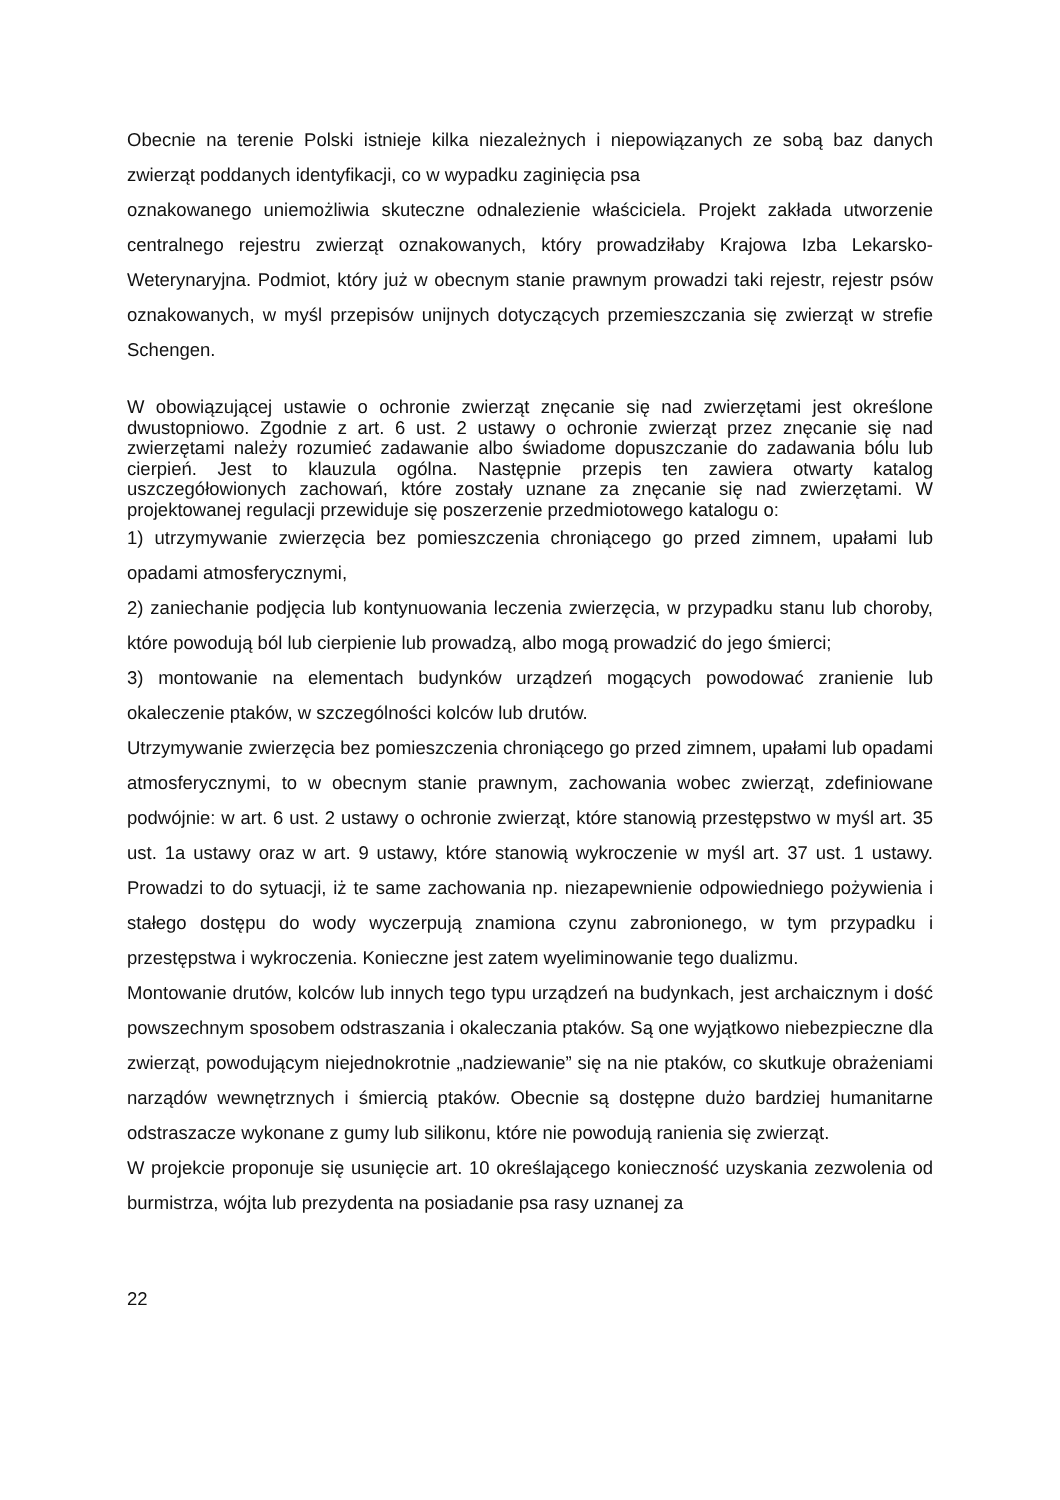Obecnie na terenie Polski istnieje kilka niezależnych i niepowiązanych ze sobą baz danych zwierząt poddanych identyfikacji, co w wypadku zaginięcia psa
oznakowanego uniemożliwia skuteczne odnalezienie właściciela. Projekt zakłada utworzenie centralnego rejestru zwierząt oznakowanych, który prowadziłaby Krajowa Izba Lekarsko-Weterynaryjna. Podmiot, który już w obecnym stanie prawnym prowadzi taki rejestr, rejestr psów oznakowanych, w myśl przepisów unijnych dotyczących przemieszczania się zwierząt w strefie Schengen.
W obowiązującej ustawie o ochronie zwierząt znęcanie się nad zwierzętami jest określone dwustopniowo. Zgodnie z art. 6 ust. 2 ustawy o ochronie zwierząt przez znęcanie się nad zwierzętami należy rozumieć zadawanie albo świadome dopuszczanie do zadawania bólu lub cierpień. Jest to klauzula ogólna. Następnie przepis ten zawiera otwarty katalog uszczegółowionych zachowań, które zostały uznane za znęcanie się nad zwierzętami. W projektowanej regulacji przewiduje się poszerzenie przedmiotowego katalogu o:
1) utrzymywanie zwierzęcia bez pomieszczenia chroniącego go przed zimnem, upałami lub opadami atmosferycznymi,
2) zaniechanie podjęcia lub kontynuowania leczenia zwierzęcia, w przypadku stanu lub choroby, które powodują ból lub cierpienie lub prowadzą, albo mogą prowadzić do jego śmierci;
3) montowanie na elementach budynków urządzeń mogących powodować zranienie lub okaleczenie ptaków, w szczególności kolców lub drutów.
Utrzymywanie zwierzęcia bez pomieszczenia chroniącego go przed zimnem, upałami lub opadami atmosferycznymi, to w obecnym stanie prawnym, zachowania wobec zwierząt, zdefiniowane podwójnie: w art. 6 ust. 2 ustawy o ochronie zwierząt, które stanowią przestępstwo w myśl art. 35 ust. 1a ustawy oraz w art. 9 ustawy, które stanowią wykroczenie w myśl art. 37 ust. 1 ustawy. Prowadzi to do sytuacji, iż te same zachowania np. niezapewnienie odpowiedniego pożywienia i stałego dostępu do wody wyczerpują znamiona czynu zabronionego, w tym przypadku i przestępstwa i wykroczenia. Konieczne jest zatem wyeliminowanie tego dualizmu.
Montowanie drutów, kolców lub innych tego typu urządzeń na budynkach, jest archaicznym i dość powszechnym sposobem odstraszania i okaleczania ptaków. Są one wyjątkowo niebezpieczne dla zwierząt, powodującym niejednokrotnie „nadziewanie” się na nie ptaków, co skutkuje obrażeniami narządów wewnętrznych i śmiercią ptaków. Obecnie są dostępne dużo bardziej humanitarne odstraszacze wykonane z gumy lub silikonu, które nie powodują ranienia się zwierząt.
W projekcie proponuje się usunięcie art. 10 określającego konieczność uzyskania zezwolenia od burmistrza, wójta lub prezydenta na posiadanie psa rasy uznanej za
22